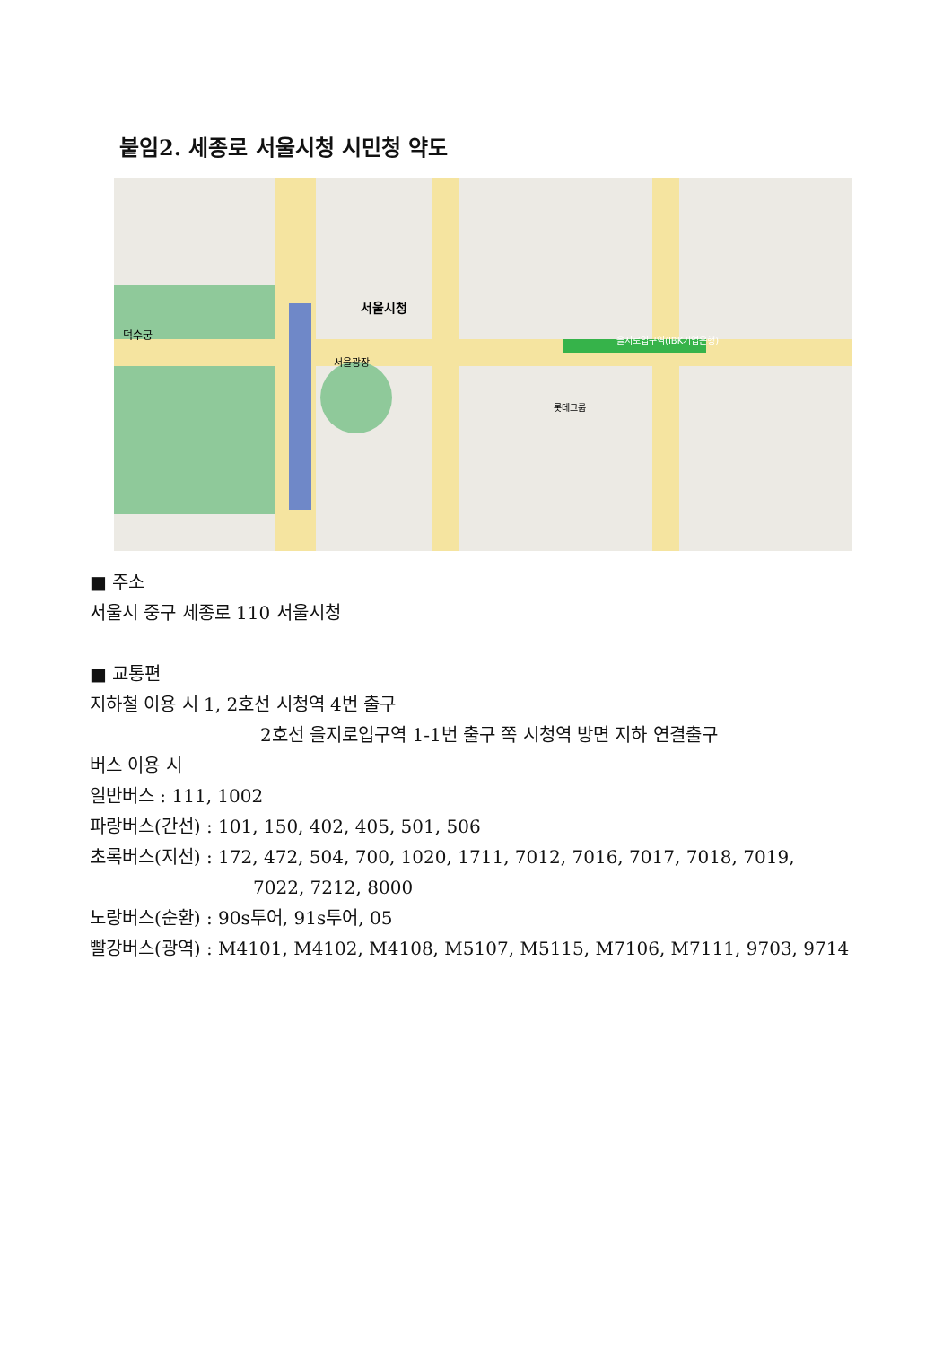붙임2. 세종로 서울시청 시민청 약도
서울시청
서울광장
을지로입구역(IBK기업은행)
덕수궁
롯데그룹
■ 주소
서울시 중구 세종로 110 서울시청
■ 교통편
지하철 이용 시 1, 2호선 시청역 4번 출구
2호선 을지로입구역 1-1번 출구 쪽 시청역 방면 지하 연결출구
버스 이용 시
일반버스 : 111, 1002
파랑버스(간선) : 101, 150, 402, 405, 501, 506
초록버스(지선) : 172, 472, 504, 700, 1020, 1711, 7012, 7016, 7017, 7018, 7019,
7022, 7212, 8000
노랑버스(순환) : 90s투어, 91s투어, 05
빨강버스(광역) : M4101, M4102, M4108, M5107, M5115, M7106, M7111, 9703, 9714